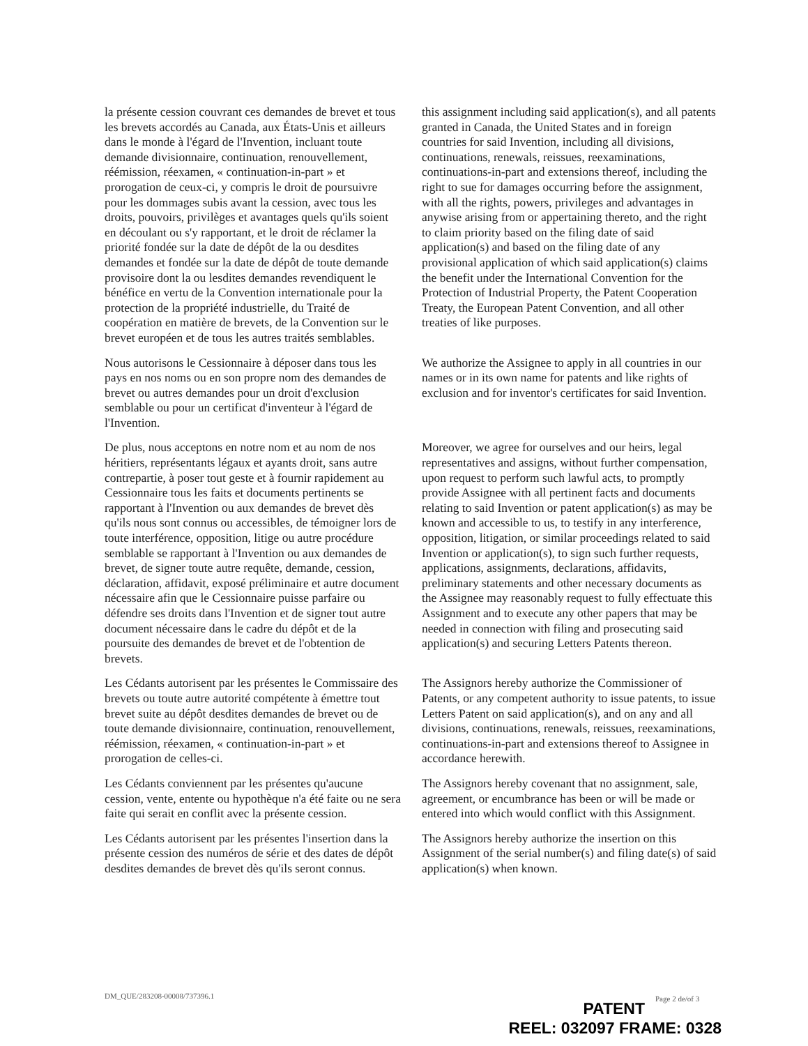la présente cession couvrant ces demandes de brevet et tous les brevets accordés au Canada, aux États-Unis et ailleurs dans le monde à l'égard de l'Invention, incluant toute demande divisionnaire, continuation, renouvellement, réémission, réexamen, « continuation-in-part » et prorogation de ceux-ci, y compris le droit de poursuivre pour les dommages subis avant la cession, avec tous les droits, pouvoirs, privilèges et avantages quels qu'ils soient en découlant ou s'y rapportant, et le droit de réclamer la priorité fondée sur la date de dépôt de la ou desdites demandes et fondée sur la date de dépôt de toute demande provisoire dont la ou lesdites demandes revendiquent le bénéfice en vertu de la Convention internationale pour la protection de la propriété industrielle, du Traité de coopération en matière de brevets, de la Convention sur le brevet européen et de tous les autres traités semblables.
this assignment including said application(s), and all patents granted in Canada, the United States and in foreign countries for said Invention, including all divisions, continuations, renewals, reissues, reexaminations, continuations-in-part and extensions thereof, including the right to sue for damages occurring before the assignment, with all the rights, powers, privileges and advantages in anywise arising from or appertaining thereto, and the right to claim priority based on the filing date of said application(s) and based on the filing date of any provisional application of which said application(s) claims the benefit under the International Convention for the Protection of Industrial Property, the Patent Cooperation Treaty, the European Patent Convention, and all other treaties of like purposes.
Nous autorisons le Cessionnaire à déposer dans tous les pays en nos noms ou en son propre nom des demandes de brevet ou autres demandes pour un droit d'exclusion semblable ou pour un certificat d'inventeur à l'égard de l'Invention.
We authorize the Assignee to apply in all countries in our names or in its own name for patents and like rights of exclusion and for inventor's certificates for said Invention.
De plus, nous acceptons en notre nom et au nom de nos héritiers, représentants légaux et ayants droit, sans autre contrepartie, à poser tout geste et à fournir rapidement au Cessionnaire tous les faits et documents pertinents se rapportant à l'Invention ou aux demandes de brevet dès qu'ils nous sont connus ou accessibles, de témoigner lors de toute interférence, opposition, litige ou autre procédure semblable se rapportant à l'Invention ou aux demandes de brevet, de signer toute autre requête, demande, cession, déclaration, affidavit, exposé préliminaire et autre document nécessaire afin que le Cessionnaire puisse parfaire ou défendre ses droits dans l'Invention et de signer tout autre document nécessaire dans le cadre du dépôt et de la poursuite des demandes de brevet et de l'obtention de brevets.
Moreover, we agree for ourselves and our heirs, legal representatives and assigns, without further compensation, upon request to perform such lawful acts, to promptly provide Assignee with all pertinent facts and documents relating to said Invention or patent application(s) as may be known and accessible to us, to testify in any interference, opposition, litigation, or similar proceedings related to said Invention or application(s), to sign such further requests, applications, assignments, declarations, affidavits, preliminary statements and other necessary documents as the Assignee may reasonably request to fully effectuate this Assignment and to execute any other papers that may be needed in connection with filing and prosecuting said application(s) and securing Letters Patents thereon.
Les Cédants autorisent par les présentes le Commissaire des brevets ou toute autre autorité compétente à émettre tout brevet suite au dépôt desdites demandes de brevet ou de toute demande divisionnaire, continuation, renouvellement, réémission, réexamen, « continuation-in-part » et prorogation de celles-ci.
The Assignors hereby authorize the Commissioner of Patents, or any competent authority to issue patents, to issue Letters Patent on said application(s), and on any and all divisions, continuations, renewals, reissues, reexaminations, continuations-in-part and extensions thereof to Assignee in accordance herewith.
Les Cédants conviennent par les présentes qu'aucune cession, vente, entente ou hypothèque n'a été faite ou ne sera faite qui serait en conflit avec la présente cession.
The Assignors hereby covenant that no assignment, sale, agreement, or encumbrance has been or will be made or entered into which would conflict with this Assignment.
Les Cédants autorisent par les présentes l'insertion dans la présente cession des numéros de série et des dates de dépôt desdites demandes de brevet dès qu'ils seront connus.
The Assignors hereby authorize the insertion on this Assignment of the serial number(s) and filing date(s) of said application(s) when known.
DM_QUE/283208-00008/737396.1 Page 2 de/of 3
PATENT
REEL: 032097 FRAME: 0328